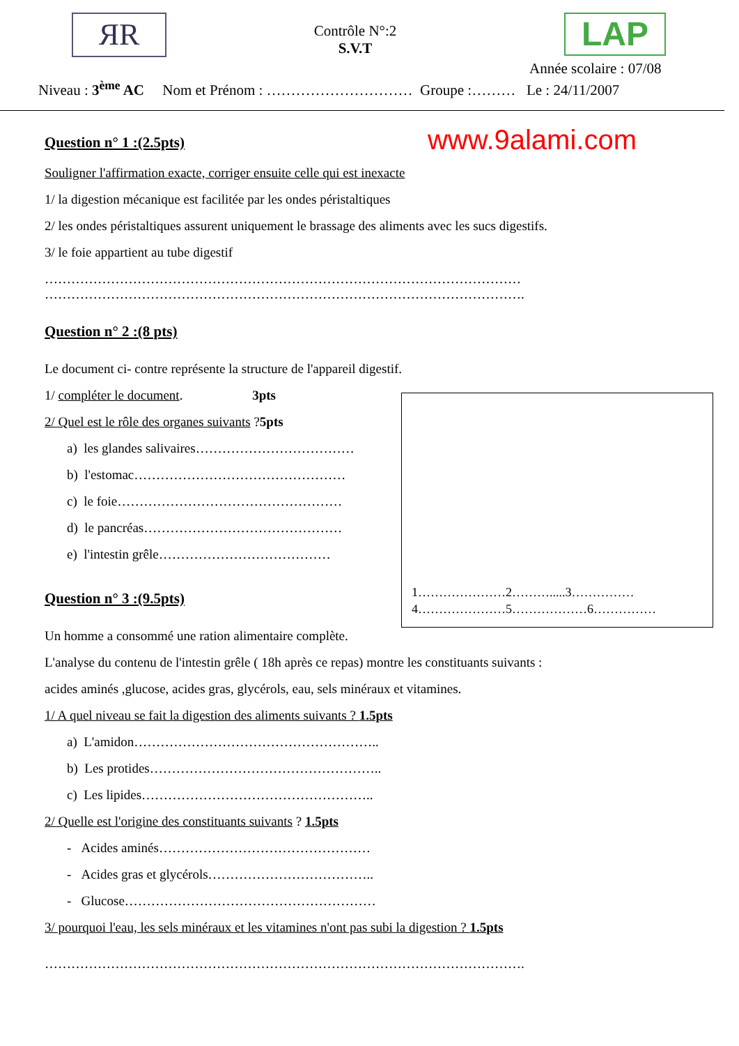ЯR
Contrôle N°:2
S.V.T
LAP
Année scolaire : 07/08
Niveau : 3<sup>ème</sup> AC Nom et Prénom : ………………………… Groupe :……… Le : 24/11/2007
www.9alami.com
Question n° 1 :(2.5pts)
Souligner l'affirmation exacte, corriger ensuite celle qui est inexacte
1/ la digestion mécanique est facilitée par les ondes péristaltiques
2/ les ondes péristaltiques assurent uniquement le brassage des aliments avec les sucs digestifs.
3/ le foie appartient au tube digestif
………………………………………………………………………………………………
……………………………………………………………………………………………….
Question n° 2 :(8 pts)
Le document ci- contre représente la structure de l'appareil digestif.
1/ compléter le document. 3pts
2/ Quel est le rôle des organes suivants ?5pts
a) les glandes salivaires………………………………
b) l'estomac…………………………………………
c) le foie……………………………………………
d) le pancréas………………………………………
e) l'intestin grêle…………………………………
Question n° 3 :(9.5pts)
Un homme a consommé une ration alimentaire complète.
L'analyse du contenu de l'intestin grêle ( 18h après ce repas) montre les constituants suivants :
acides aminés ,glucose, acides gras, glycérols, eau, sels minéraux et vitamines.
1/ A quel niveau se fait la digestion des aliments suivants ? 1.5pts
a) L'amidon………………………………………………..
b) Les protides……………………………………………..
c) Les lipides……………………………………………..
2/ Quelle est l'origine des constituants suivants ? 1.5pts
- Acides aminés…………………………………………
- Acides gras et glycérols………………………………..
- Glucose…………………………………………………
3/ pourquoi l'eau, les sels minéraux et les vitamines n'ont pas subi la digestion ? 1.5pts
……………………………………………………………………………………………….
1…………………2……….....3……………
4…………………5………………6……………